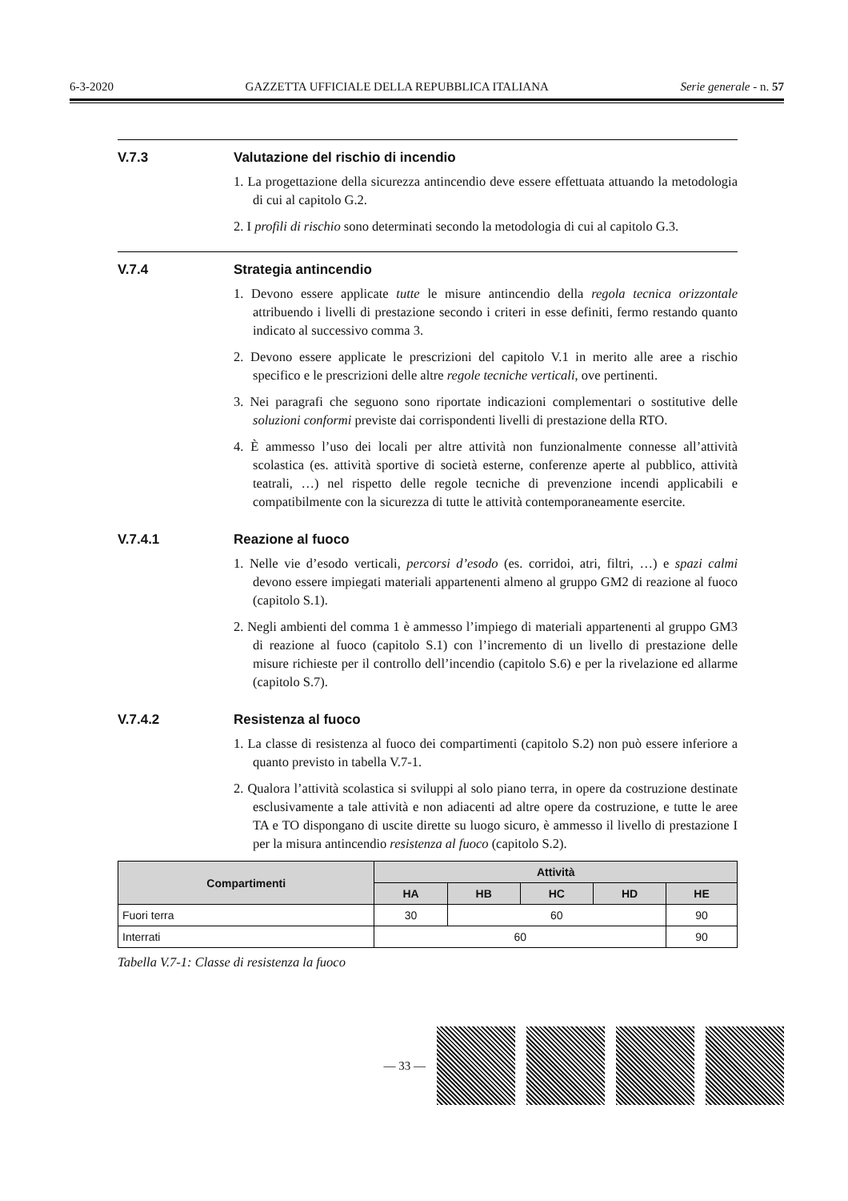6-3-2020 GAZZETTA UFFICIALE DELLA REPUBBLICA ITALIANA Serie generale - n. 57
V.7.3 Valutazione del rischio di incendio
1. La progettazione della sicurezza antincendio deve essere effettuata attuando la metodologia di cui al capitolo G.2.
2. I profili di rischio sono determinati secondo la metodologia di cui al capitolo G.3.
V.7.4 Strategia antincendio
1. Devono essere applicate tutte le misure antincendio della regola tecnica orizzontale attribuendo i livelli di prestazione secondo i criteri in esse definiti, fermo restando quanto indicato al successivo comma 3.
2. Devono essere applicate le prescrizioni del capitolo V.1 in merito alle aree a rischio specifico e le prescrizioni delle altre regole tecniche verticali, ove pertinenti.
3. Nei paragrafi che seguono sono riportate indicazioni complementari o sostitutive delle soluzioni conformi previste dai corrispondenti livelli di prestazione della RTO.
4. È ammesso l’uso dei locali per altre attività non funzionalmente connesse all’attività scolastica (es. attività sportive di società esterne, conferenze aperte al pubblico, attività teatrali, …) nel rispetto delle regole tecniche di prevenzione incendi applicabili e compatibilmente con la sicurezza di tutte le attività contemporaneamente esercite.
V.7.4.1 Reazione al fuoco
1. Nelle vie d’esodo verticali, percorsi d’esodo (es. corridoi, atri, filtri, …) e spazi calmi devono essere impiegati materiali appartenenti almeno al gruppo GM2 di reazione al fuoco (capitolo S.1).
2. Negli ambienti del comma 1 è ammesso l’impiego di materiali appartenenti al gruppo GM3 di reazione al fuoco (capitolo S.1) con l’incremento di un livello di prestazione delle misure richieste per il controllo dell’incendio (capitolo S.6) e per la rivelazione ed allarme (capitolo S.7).
V.7.4.2 Resistenza al fuoco
1. La classe di resistenza al fuoco dei compartimenti (capitolo S.2) non può essere inferiore a quanto previsto in tabella V.7-1.
2. Qualora l’attività scolastica si sviluppi al solo piano terra, in opere da costruzione destinate esclusivamente a tale attività e non adiacenti ad altre opere da costruzione, e tutte le aree TA e TO dispongano di uscite dirette su luogo sicuro, è ammesso il livello di prestazione I per la misura antincendio resistenza al fuoco (capitolo S.2).
| Compartimenti | Attività | | | | |
| --- | --- | --- | --- | --- | --- |
| | HA | HB | HC | HD | HE |
| Fuori terra | 30 | 60 | | | 90 |
| Interrati | 60 | | | | 90 |
Tabella V.7-1: Classe di resistenza la fuoco
— 33 —